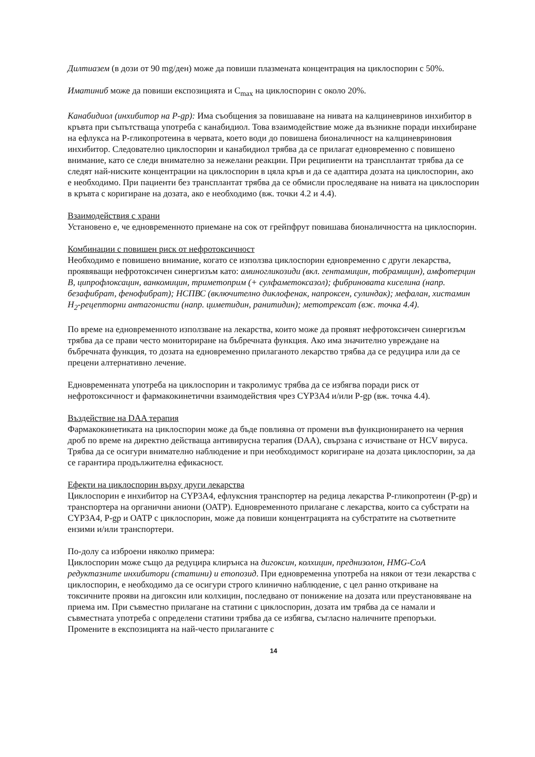Дилтиазем (в дози от 90 mg/ден) може да повиши плазмената концентрация на циклоспорин с 50%.
Иматиниб може да повиши експозицията и C<sub>max</sub> на циклоспорин с около 20%.
Канабидиол (инхибитор на P-gp): Има съобщения за повишаване на нивата на калциневринов инхибитор в кръвта при съпътстваща употреба с канабидиол. Това взаимодействие може да възникне поради инхибиране на ефлукса на Р-гликопротеина в червата, което води до повишена бионаличност на калциневриновия инхибитор. Следователно циклоспорин и канабидиол трябва да се прилагат едновременно с повишено внимание, като се следи внимателно за нежелани реакции. При реципиенти на трансплантат трябва да се следят най-ниските концентрации на циклоспорин в цяла кръв и да се адаптира дозата на циклоспорин, ако е необходимо. При пациенти без трансплантат трябва да се обмисли проследяване на нивата на циклоспорин в кръвта с коригиране на дозата, ако е необходимо (вж. точки 4.2 и 4.4).
Взаимодействия с храни
Установено е, че едновременното приемане на сок от грейпфрут повишава бионаличността на циклоспорин.
Комбинации с повишен риск от нефротоксичност
Необходимо е повишено внимание, когато се използва циклоспорин едновременно с други лекарства, проявяващи нефротоксичен синергизъм като: аминогликозиди (вкл. гентамицин, тобрамицин), амфотерцин В, ципрофлоксацин, ванкомицин, триметоприм (+ сулфаметоксазол); фибриновата киселина (напр. безафибрат, фенофибрат); НСПВС (включително диклофенак, напроксен, сулиндак); мефалан, хистамин H<sub>2</sub>-рецепторни антагонисти (напр. циметидин, ранитидин); метотрексат (вж. точка 4.4).
По време на едновременното използване на лекарства, които може да проявят нефротоксичен синергизъм трябва да се прави често мониториране на бъбречната функция. Ако има значително увреждане на бъбречната функция, то дозата на едновременно прилаганото лекарство трябва да се редуцира или да се прецени алтернативно лечение.
Едновременната употреба на циклоспорин и такролимус трябва да се избягва поради риск от нефротоксичност и фармакокинетични взаимодействия чрез CYP3A4 и/или P-gp (вж. точка 4.4).
Въздействие на DAA терапия
Фармакокинетиката на циклоспорин може да бъде повлияна от промени във функционирането на черния дроб по време на директно действаща антивирусна терапия (DAA), свързана с изчистване от HCV вируса. Трябва да се осигури внимателно наблюдение и при необходимост коригиране на дозата циклоспорин, за да се гарантира продължителна ефикасност.
Ефекти на циклоспорин върху други лекарства
Циклоспорин е инхибитор на CYP3A4, ефлуксния транспортер на редица лекарства Р-гликопротеин (P-gp) и транспортера на органични аниони (ОАТР). Едновременното прилагане с лекарства, които са субстрати на CYP3A4, P-gp и ОАТР с циклоспорин, може да повиши концентрацията на субстратите на съответните ензими и/или транспортери.
По-долу са изброени няколко примера:
Циклоспорин може също да редуцира клирънса на дигоксин, колхицин, преднизолон, HMG-CoA редуктазните инхибитори (статини) и етопозид. При едновременна употреба на някои от тези лекарства с циклоспорин, е необходимо да се осигури строго клинично наблюдение, с цел ранно откриване на токсичните прояви на дигоксин или колхицин, последвано от понижение на дозата или преустановяване на приема им. При съвместно прилагане на статини с циклоспорин, дозата им трябва да се намали и съвместната употреба с определени статини трябва да се избягва, съгласно наличните препоръки. Промените в експозицията на най-често прилаганите с
14